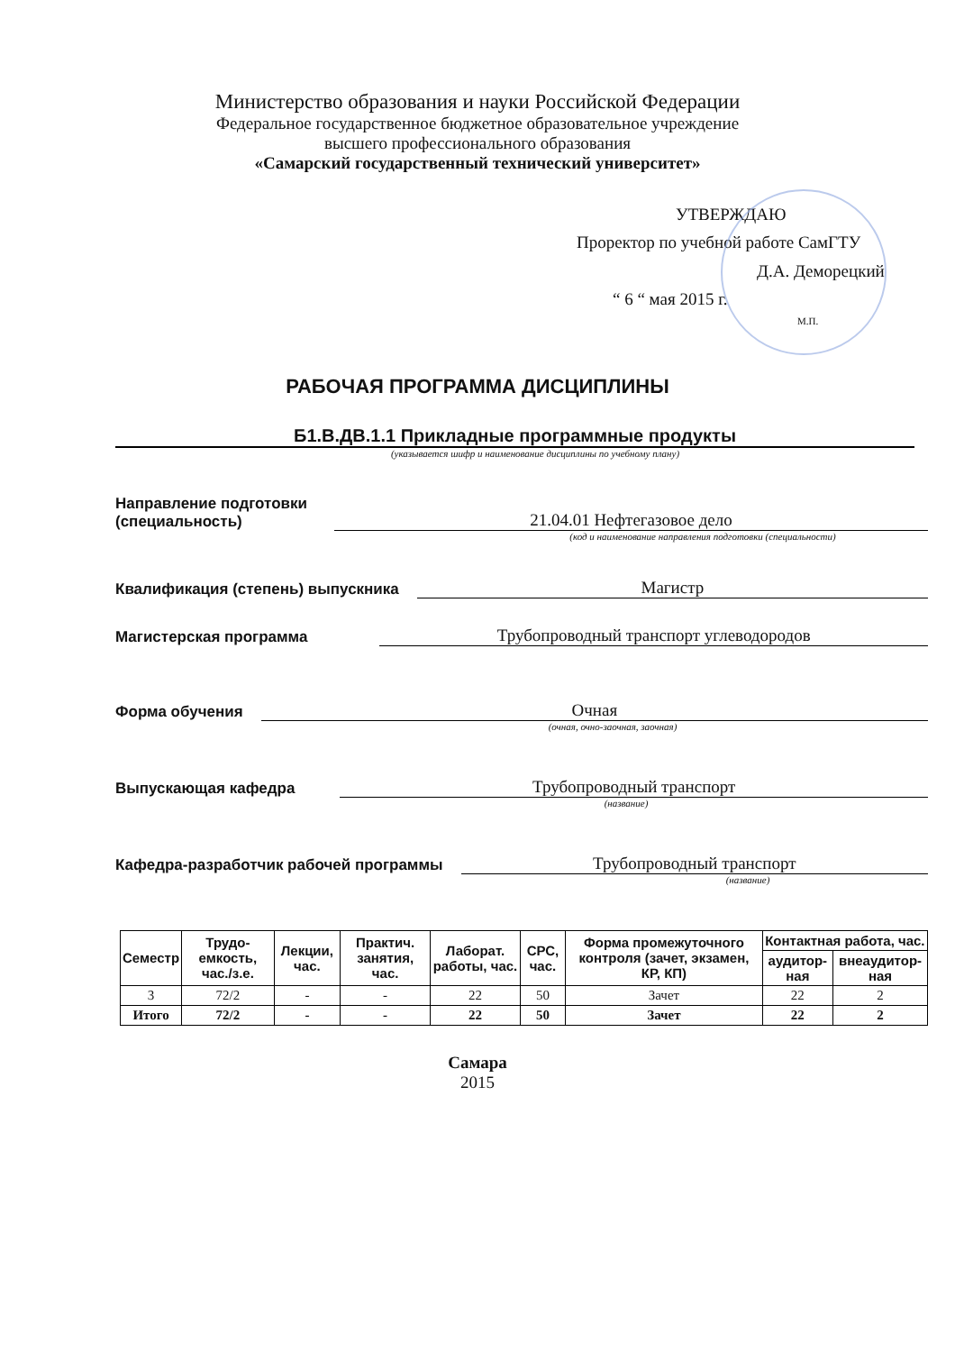Министерство образования и науки Российской Федерации
Федеральное государственное бюджетное образовательное учреждение
высшего профессионального образования
«Самарский государственный технический университет»
УТВЕРЖДАЮ
Проректор по учебной работе СамГТУ
Д.А. Деморецкий
“ 6 “ мая 2015 г.
М.П.
РАБОЧАЯ ПРОГРАММА ДИСЦИПЛИНЫ
Б1.В.ДВ.1.1 Прикладные программные продукты
(указывается шифр и наименование дисциплины по учебному плану)
Направление подготовки
(специальность)
21.04.01 Нефтегазовое дело
(код и наименование направления подготовки (специальности)
Квалификация (степень) выпускника
Магистр
Магистерская программа
Трубопроводный транспорт углеводородов
Форма обучения
Очная
(очная, очно-заочная, заочная)
Выпускающая кафедра
Трубопроводный транспорт
(название)
Кафедра-разработчик рабочей программы
Трубопроводный транспорт
(название)
| Семестр | Трудо-емкость, час./з.е. | Лекции, час. | Практич. занятия, час. | Лаборат. работы, час. | СРС, час. | Форма промежуточного контроля (зачет, экзамен, КР, КП) | Контактная работа, час. | |
| --- | --- | --- | --- | --- | --- | --- | --- | --- |
| | | | | | | | аудитор-ная | внеаудитор-ная |
| 3 | 72/2 | - | - | 22 | 50 | Зачет | 22 | 2 |
| Итого | 72/2 | - | - | 22 | 50 | Зачет | 22 | 2 |
Самара
2015